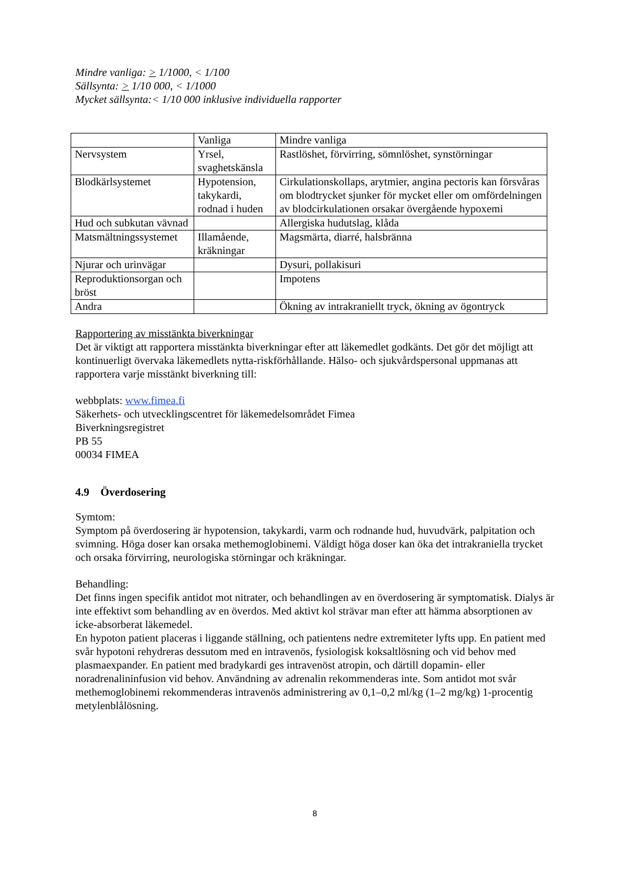Mindre vanliga: > 1/1000, < 1/100
Sällsynta: > 1/10 000, < 1/1000
Mycket sällsynta:< 1/10 000 inklusive individuella rapporter
| | Vanliga | Mindre vanliga |
| Nervsystem | Yrsel, svaghetskänsla | Rastlöshet, förvirring, sömnlöshet, synstörningar |
| Blodkärlsystemet | Hypotension, takykardi, rodnad i huden | Cirkulationskollaps, arytmier, angina pectoris kan försvåras om blodtrycket sjunker för mycket eller om omfördelningen av blodcirkulationen orsakar övergående hypoxemi |
| Hud och subkutan vävnad | | Allergiska hudutslag, klåda |
| Matsmältningssystemet | Illamående, kräkningar | Magsmärta, diarré, halsbränna |
| Njurar och urinvägar | | Dysuri, pollakisuri |
| Reproduktionsorgan och bröst | | Impotens |
| Andra | | Ökning av intrakraniellt tryck, ökning av ögontryck |
Rapportering av misstänkta biverkningar
Det är viktigt att rapportera misstänkta biverkningar efter att läkemedlet godkänts. Det gör det möjligt att kontinuerligt övervaka läkemedlets nytta-riskförhållande. Hälso- och sjukvårdspersonal uppmanas att rapportera varje misstänkt biverkning till:
webbplats: www.fimea.fi
Säkerhets- och utvecklingscentret för läkemedelsområdet Fimea
Biverkningsregistret
PB 55
00034 FIMEA
4.9 Överdosering
Symtom:
Symptom på överdosering är hypotension, takykardi, varm och rodnande hud, huvudvärk, palpitation och svimning. Höga doser kan orsaka methemoglobinemi. Väldigt höga doser kan öka det intrakraniella trycket och orsaka förvirring, neurologiska störningar och kräkningar.
Behandling:
Det finns ingen specifik antidot mot nitrater, och behandlingen av en överdosering är symptomatisk. Dialys är inte effektivt som behandling av en överdos. Med aktivt kol strävar man efter att hämma absorptionen av icke-absorberat läkemedel.
En hypoton patient placeras i liggande ställning, och patientens nedre extremiteter lyfts upp. En patient med svår hypotoni rehydreras dessutom med en intravenös, fysiologisk koksaltlösning och vid behov med plasmaexpander. En patient med bradykardi ges intravenöst atropin, och därtill dopamin- eller noradrenalininfusion vid behov. Användning av adrenalin rekommenderas inte. Som antidot mot svår methemoglobinemi rekommenderas intravenös administrering av 0,1–0,2 ml/kg (1–2 mg/kg) 1-procentig metylenblålösning.
8